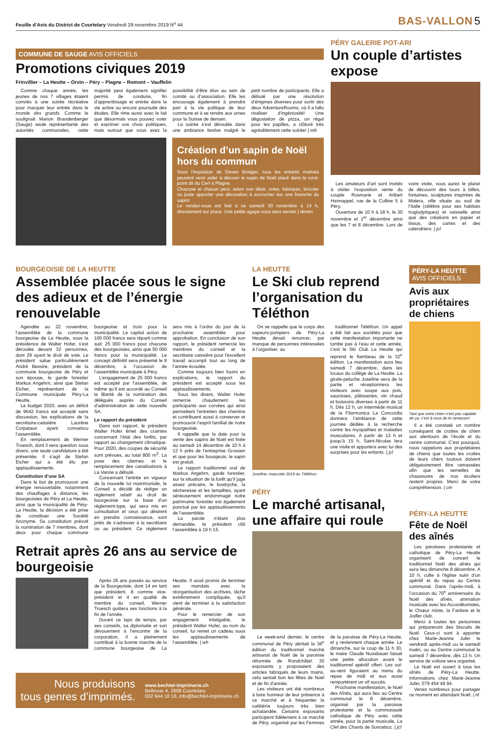Feuille d’Avis du District de Courtelary Vendredi 29 novembre 2019 N<sup>o</sup> 44 BAS-VALLON 5
COMMUNE DE SAUGE AVIS OFFICIELS
Promotions civiques 2019
Frinvillier – La Heutte – Orvin – Péry – Plagne – Romont – Vauffelin
Comme chaque année, les jeunes de nos 7 villages étaient conviés à une soirée récréative pour marquer leur entrée dans le monde des grands. Comme le soulignait Marion Brandenberger (Sauge) seule représentante des autorités communales, cette majorité peut également signifier permis de conduire, fin d’apprentissage et entrée dans la vie active ou encore poursuite des études. Elle rime aussi avec le fait que désormais vous pouvez voter et exprimer vos choix politiques, mais surtout que vous avez la possibilité d’être élus au sein de comité ou d’association. Elle les encourage également à prendre part à la vie politique de leur commune et à se rendre aux urnes pour la Suisse de demain.
La soirée s’est déroulée dans une ambiance festive malgré le petit nombre de participants. Elle a débuté par une résolution d’énigmes diverses pour sortir des deux AdventureRooms, où il a fallu rivaliser d’ingéniosité! Une dégustation de pizza, un régal pour les papilles, a clôturé très agréablement cette soirée! | mb
Création d’un sapin de Noël hors du commun
Sous l’impulsion de Deven Bösiger, tous les enfants motivés peuvent venir aider à décorer le sapin de Noël placé dans le rond-point dit du Cerf à Plagne.
Chacune et chacun peut, selon son désir, créer, fabriquer, bricoler ou juste apporter une décoration à accrocher sur une branche du sapin!
Le rendez-vous est fixé à ce samedi 30 novembre à 14 h, directement sur place. Une petite agape vous sera servie! | deven
PÉRY GALERIE POT-ARI
Un couple d’artistes expose
Les amateurs d’art sont invités à visiter l’exposition vente du couple Rosmarie et Aribert Hannappel, rue de la Colline 5 à Péry.
Ouverture de 10 h à 18 h, le 30 novembre et 1<sup>er</sup> décembre ainsi que les 7 et 8 décembre. Lors de votre visite, vous aurez le plaisir de découvrir des tours à billes, fontaines, sculptures inspirées de Matera, ville située au sud de l’Italie (célèbre pour ses habitats troglodytiques) et vaisselle ainsi que des créations en papier et tissus, des cartes et des calendriers. | jcl
BOURGEOISIE DE LA HEUTTE
Assemblée placée sous le signe des adieux et de l’énergie renouvelable
Agendée au 22 novembre, l’assemblée de la commune bourgeoise de La Heutte, sous la présidence de Walter Hofer, s’est déroulée devant 32 personnes, dont 29 ayant le droit de vote. Le président salue particulièrement André Bessire, président de la commune bourgeoise de Péry et son épouse, le garde forestier Markus Angehrn, ainsi que Stefan Eicher, représentant de la Commune municipale Péry-La Heutte.
Le budget 2020, avec un déficit de 9642 francs est accepté sans discussion, les explications de la secrétaire-caissière Laurène Corpataux ayant convaincu l’assemblée.
En remplacement de Werner Troesch, dont il sera question sous divers, une seule candidature a été présentée. Il s’agit de Stefan Eicher qui a été élu par applaudissements.
Constitution d’une SA
Dans le but de promouvoir une énergie renouvelable, notamment des chauffages à distance, les bourgeoisies de Péry et La Heutte, ainsi que la municipalité de Péry-La Heutte, la décision a été prise de constituer une Société Anonyme. Sa constitution prévoit la nomination de 7 membres, dont deux pour chaque commune bourgeoise et trois pour la municipalité. Le capital action de 100 000 francs sera réparti comme suit: 25 000 francs pour chacune des bourgeoisies, ainsi que 50 000 francs pour la municipalité. Le concept définitif sera présenté le 9 décembre, à l’occasion de l’assemblée municipale à Péry.
L’engagement de 25 000 francs est accepté par l’assemblée, de même qu’il est accordé au Conseil la liberté de la nomination des délégués auprès du Conseil d’administration de cette nouvelle SA.
Le rapport du président
Dans son rapport, le président Walter Hofer émet des craintes concernant l’état des forêts, par rapport au changement climatique. Pour 2020, des coupes de sécurité sont prévues, au total 800 m<sup>3</sup>. La pose des citernes et le remplacement des canalisations à La Vanne a débuté.
Concernant l’entrée en vigueur de la nouvelle loi matrimoniale, le Conseil a décidé de rédiger un règlement relatif au droit de bourgeoisie sur la base d’un règlement-type, qui sera mis en consultation et ceux qui désirent en prendre connaissance, sont priés de s’adresser à la secrétaire ou au président. Ce règlement sera mis à l’ordre du jour de la prochaine assemblée pour approbation. En conclusion de son rapport, le président remercie les membres du conseil et la secrétaire caissière pour l’excellent travail accompli tout au long de l’année écoulée.
Comme toujours bien fourni en explications, le rapport du président est accepté sous les applaudissements.
Sous les divers, Walter Hofer remercie chaudement les participants aux corvées qui ainsi permettent l’entretien des chemins et contribuent aussi à conserver et promouvoir l’esprit familial de notre bourgeoisie.
Il rappelle que la date pour la vente des sapins de Noël est fixée au samedi 14 décembre de 10 h à 12 h près de l’entreprise Grossen et que pour les bourgeois, le sapin est gratuit.
Le rapport traditionnel oral de Markus Angehrn, garde forestier, sur la situation de la forêt qu’il juge assez précaire, le bostryche, la sécheresse et les tempêtes, ayant sérieusement endommagé notre patrimoine forestier est également ponctué par les applaudissements de l’assemblée.
La parole n’étant plus demandée, le président clôt l’assemblée à 19 h 15.
Retrait après 26 ans au service de bourgeoisie
Après 26 ans passés au service de la Bourgeoisie, dont 14 en tant que président, 8 comme vice-président et 4 en qualité de membre du conseil, Werner Troesch quittera ses fonctions à la fin de l’année.
Durant ce laps de temps, par ses conseils, sa diplomatie et son dévouement à l’encontre de la corporation, il a pleinement contribué à la bonne marche de la commune bourgeoise de La Heutte. Il avait promis de terminer ses mandats avec la réorganisation des archives, tâche extrêmement compliquée, qu’il vient de terminer à la satisfaction générale.
Pour le remercier de son engagement infatigable, le président Walter Hofer, au nom du conseil, lui remet un cadeau sous les applaudissements de l’assemblée. | wh
Nous produisons
tous genres d’imprimés.
www.bechtel-imprimerie.ch
Bellevue 4, 2608 Courtelary
032 944 18 18, info@bechtel-imprimerie.ch
LA HEUTTE
Le Ski club reprend l’organisation du Téléthon
On se rappelle que le corps des sapeurs-pompiers de Péry-La Heutte devait renoncer, par manque de personnes intéressées à l’organiser, au
Josefine, mascotte 2019 du Téléthon
traditionnel Téléthon. Un appel a été fait aux sociétés pour que cette manifestation importante ne tombe pas à l’eau et cette année, c’est le Ski Club La Heutte qui reprend le flambeau de la 32<sup>e</sup> édition. La manifestation aura lieu samedi 7 décembre, dans les locaux du collège de La Heutte. La girafe-peluche Josefine sera de la partie et réceptionnera les visiteurs avec soupe aux pois, saucisses, pâtisseries, vin chaud et boissons diverses à partir de 11 h. Dès 12 h, un intermède musical de la Filarmonica La Concordia donnera l’ambiance de cette journée dédiée à la recherche contre les myopathies et maladies musculaires. A partir de 13 h et jusqu’à 15 h, Saint-Nicolas fera une visite et apportera avec lui des surprises pour les enfants. | jcl
PÉRY
Le marché artisanal, une affaire qui roule
Le week-end dernier, le centre communal de Péry abritait la 36<sup>e</sup> édition du traditionnel marché artisanal de Noël de la paroisse réformée de Rondchâtel. 30 exposants y proposaient des articles fabriqués de leurs mains, cela sentait bon les fêtes de Noël et de fin d’année.
Les visiteurs ont été nombreux à faire honneur de leur présence à ce marché et à fréquenter la cafétéria toujours très bien achalandée. Certains exposants participent fidèlement à ce marché de Péry, organisé par les Femmes de la paroisse de Péry-La Heutte, et y reviennent chaque année. Le dimanche, sur le coup de 11 h 30, le maire Claude Nussbauer faisait une petite allocution avant le traditionnel apéritif offert. Les vol-au-vent figuraient au menu du repas de midi et eux aussi remportèrent un vif succès.
Prochaine manifestation, le Noël des Aînés, qui aura lieu au Centre communal le 8 décembre, organisé par la paroisse protestante et la communauté catholique de Péry avec cette année, pour la partie musicale, La Clef des Chants de Sonceboz. | jcl
PÉRY-LA HEUTTE
AVIS OFFICIELS
Avis aux propriétaires de chiens
Tant que votre chien n’est pas capable de ça, c’est à vous de le ramasser!
Il a été constaté un nombre conséquent de crottes de chien aux alentours de l’école et du centre communal. C’est pourquoi, nous rappelons aux propriétaires de chiens que toutes les crottes de leurs chers toutous doivent obligatoirement être ramassées afin que les semelles de chaussures de nos écoliers restent propres. Merci de votre compréhension. | cm
PÉRY-LA HEUTTE
Fête de Noël des aînés
Les paroisses protestante et catholique de Péry-La Heutte organisent de concert le traditionnel Noël des aînés qui aura lieu dimanche 8 décembre. A 10 h, culte à l’église suivi d’un apéritif et du repas au Centre communal. Dans l’après-midi, à l’occasion du 70<sup>e</sup> anniversaire du Noël des aînés, animation musicale avec les Accordéonistes, le Chœur mixte, la Fanfare et le Jodler club.
Merci à toutes les personnes qui prépareront des biscuits de Noël. Ceux-ci sont à apporter chez Marie-Jeanne Jufer le vendredi après-midi ou le samedi matin, ou au Centre communal le samedi 7 décembre, dès 13 h. Un service de voiture sera organisé.
Le Noël est ouvert à tous les aînés de Péry-La Heutte. Informations chez Marie-Jeanne Jufer, 079 454 49 94.
Venez nombreux pour partager ce moment en attendant Noël. | nl